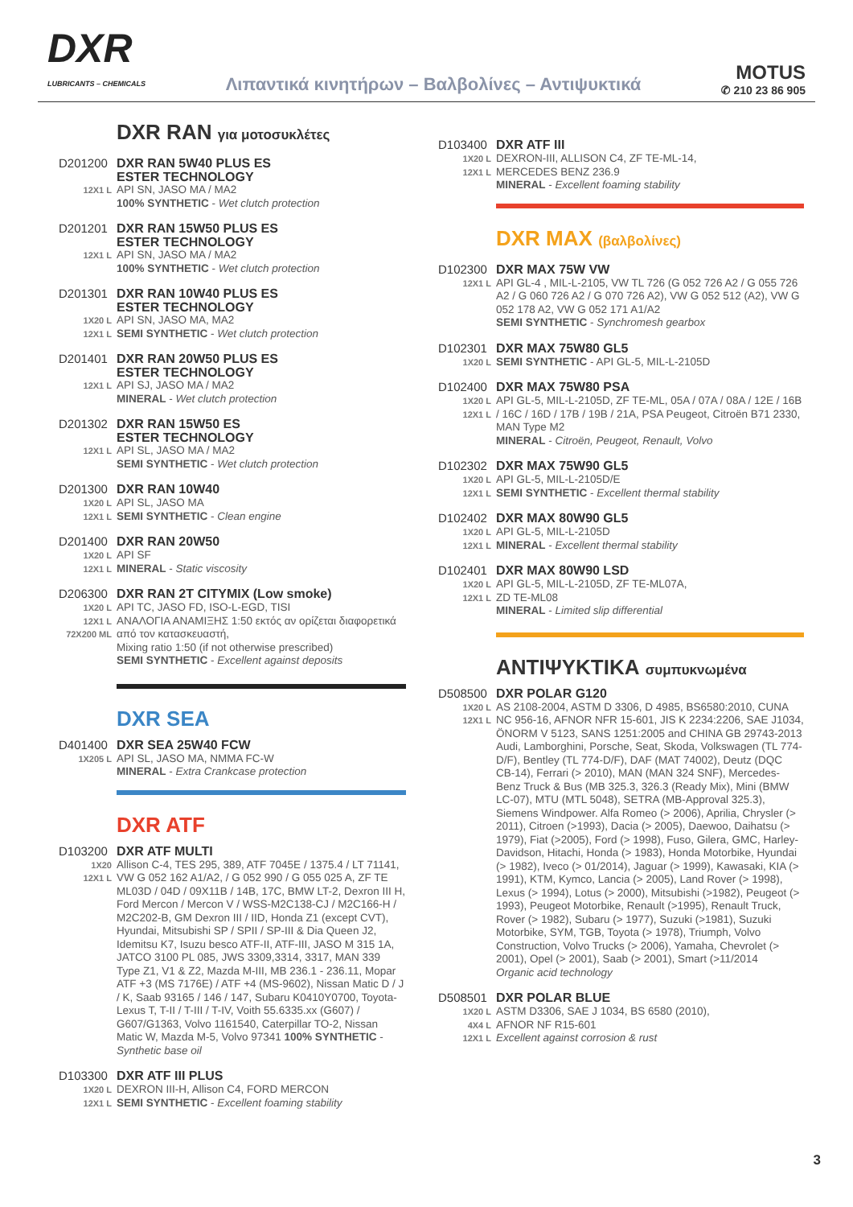DXR
LUBRICANTS – CHEMICALS
Λιπαντικά κινητήρων – Βαλβολίνες – Αντιψυκτικά
MOTUS
✆ 210 23 86 905
DXR RAN για μοτοσυκλέτες
D201200 DXR RAN 5W40 PLUS ES
ESTER TECHNOLOGY
12X1 L
API SN, JASO MA / MA2
100% SYNTHETIC - Wet clutch protection
D201201 DXR RAN 15W50 PLUS ES
ESTER TECHNOLOGY
12X1 L
API SN, JASO MA / MA2
100% SYNTHETIC - Wet clutch protection
D201301 DXR RAN 10W40 PLUS ES
ESTER TECHNOLOGY
1X20 L
12X1 L
API SN, JASO MA, MA2
SEMI SYNTHETIC - Wet clutch protection
D201401 DXR RAN 20W50 PLUS ES
ESTER TECHNOLOGY
12X1 L
API SJ, JASO MA / MA2
MINERAL - Wet clutch protection
D201302 DXR RAN 15W50 ES
ESTER TECHNOLOGY
12X1 L
API SL, JASO MA / MA2
SEMI SYNTHETIC - Wet clutch protection
D201300 DXR RAN 10W40
1X20 L
12X1 L
API SL, JASO MA
SEMI SYNTHETIC - Clean engine
D201400 DXR RAN 20W50
1X20 L
12X1 L
API SF
MINERAL - Static viscosity
D206300 DXR RAN 2T CITYMIX (Low smoke)
1X20 L
12X1 L
72X200 ML
API TC, JASO FD, ISO-L-EGD, TISI
ΑΝΑΛΟΓΙΑ ΑΝΑΜΙΞΗΣ 1:50 εκτός αν ορίζεται διαφορετικά από τον κατασκευαστή,
Mixing ratio 1:50 (if not otherwise prescribed)
SEMI SYNTHETIC - Excellent against deposits
DXR SEA
D401400 DXR SEA 25W40 FCW
1X205 L
API SL, JASO MA, NMMA FC-W
MINERAL - Extra Crankcase protection
DXR ATF
D103200 DXR ATF MULTI
1X20
12X1 L
Allison C-4, TES 295, 389, ATF 7045E / 1375.4 / LT 71141, VW G 052 162 A1/A2, / G 052 990 / G 055 025 A, ZF TE ML03D / 04D / 09X11B / 14B, 17C, BMW LT-2, Dexron III H, Ford Mercon / Mercon V / WSS-M2C138-CJ / M2C166-H / M2C202-B, GM Dexron III / IID, Honda Z1 (except CVT), Hyundai, Mitsubishi SP / SPII / SP-III & Dia Queen J2, Idemitsu K7, Isuzu besco ATF-II, ATF-III, JASO M 315 1A, JATCO 3100 PL 085, JWS 3309,3314, 3317, MAN 339 Type Z1, V1 & Z2, Mazda M-III, MB 236.1 - 236.11, Mopar ATF +3 (MS 7176E) / ATF +4 (MS-9602), Nissan Matic D / J / K, Saab 93165 / 146 / 147, Subaru K0410Y0700, Toyota-Lexus T, T-II / T-III / T-IV, Voith 55.6335.xx (G607) / G607/G1363, Volvo 1161540, Caterpillar TO-2, Nissan Matic W, Mazda M-5, Volvo 97341 100% SYNTHETIC - Synthetic base oil
D103300 DXR ATF III PLUS
1X20 L
12X1 L
DEXRON III-H, Allison C4, FORD MERCON
SEMI SYNTHETIC - Excellent foaming stability
D103400 DXR ATF III
1X20 L
12X1 L
DEXRON-III, ALLISON C4, ZF TE-ML-14,
MERCEDES BENZ 236.9
MINERAL - Excellent foaming stability
DXR MAX (βαλβολίνες)
D102300 DXR MAX 75W VW
12X1 L
API GL-4 , MIL-L-2105, VW TL 726 (G 052 726 A2 / G 055 726 A2 / G 060 726 A2 / G 070 726 A2), VW G 052 512 (A2), VW G 052 178 A2, VW G 052 171 A1/A2
SEMI SYNTHETIC - Synchromesh gearbox
D102301 DXR MAX 75W80 GL5
1X20 L
SEMI SYNTHETIC - API GL-5, MIL-L-2105D
D102400 DXR MAX 75W80 PSA
1X20 L
12X1 L
API GL-5, MIL-L-2105D, ZF TE-ML, 05A / 07A / 08A / 12E / 16B / 16C / 16D / 17B / 19B / 21A, PSA Peugeot, Citroën B71 2330, MAN Type M2
MINERAL - Citroën, Peugeot, Renault, Volvo
D102302 DXR MAX 75W90 GL5
1X20 L
12X1 L
API GL-5, MIL-L-2105D/E
SEMI SYNTHETIC - Excellent thermal stability
D102402 DXR MAX 80W90 GL5
1X20 L
12X1 L
API GL-5, MIL-L-2105D
MINERAL - Excellent thermal stability
D102401 DXR MAX 80W90 LSD
1X20 L
12X1 L
API GL-5, MIL-L-2105D, ZF TE-ML07A,
ZD TE-ML08
MINERAL - Limited slip differential
ΑΝΤΙΨΥΚΤΙΚΑ συμπυκνωμένα
D508500 DXR POLAR G120
1X20 L
12X1 L
AS 2108-2004, ASTM D 3306, D 4985, BS6580:2010, CUNA NC 956-16, AFNOR NFR 15-601, JIS K 2234:2206, SAE J1034, ÖNORM V 5123, SANS 1251:2005 and CHINA GB 29743-2013
Audi, Lamborghini, Porsche, Seat, Skoda, Volkswagen (TL 774-D/F), Bentley (TL 774-D/F), DAF (MAT 74002), Deutz (DQC CB-14), Ferrari (> 2010), MAN (MAN 324 SNF), Mercedes-Benz Truck & Bus (MB 325.3, 326.3 (Ready Mix), Mini (BMW LC-07), MTU (MTL 5048), SETRA (MB-Approval 325.3), Siemens Windpower. Alfa Romeo (> 2006), Aprilia, Chrysler (> 2011), Citroen (>1993), Dacia (> 2005), Daewoo, Daihatsu (> 1979), Fiat (>2005), Ford (> 1998), Fuso, Gilera, GMC, Harley-Davidson, Hitachi, Honda (> 1983), Honda Motorbike, Hyundai (> 1982), Iveco (> 01/2014), Jaguar (> 1999), Kawasaki, KIA (> 1991), KTM, Kymco, Lancia (> 2005), Land Rover (> 1998), Lexus (> 1994), Lotus (> 2000), Mitsubishi (>1982), Peugeot (> 1993), Peugeot Motorbike, Renault (>1995), Renault Truck, Rover (> 1982), Subaru (> 1977), Suzuki (>1981), Suzuki Motorbike, SYM, TGB, Toyota (> 1978), Triumph, Volvo Construction, Volvo Trucks (> 2006), Yamaha, Chevrolet (> 2001), Opel (> 2001), Saab (> 2001), Smart (>11/2014
Organic acid technology
D508501 DXR POLAR BLUE
1X20 L
4X4 L
12X1 L
ASTM D3306, SAE J 1034, BS 6580 (2010),
AFNOR NF R15-601
Excellent against corrosion & rust
3